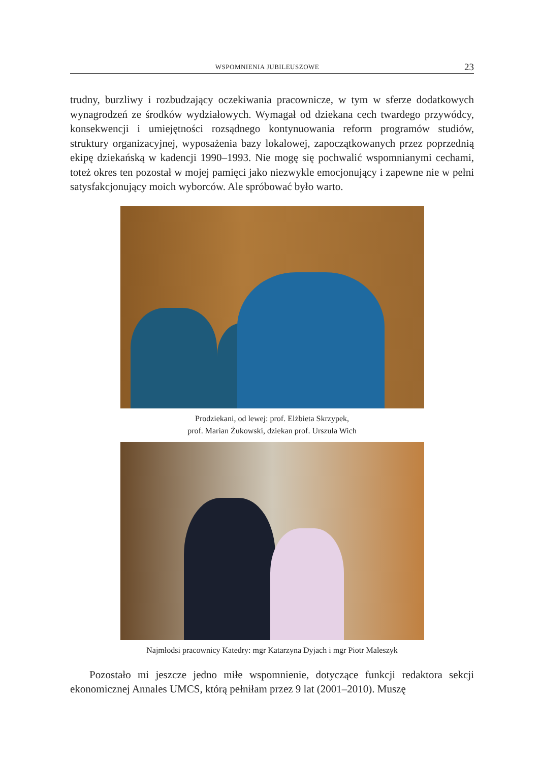WSPOMNIENIA JUBILEUSZOWE 23
trudny, burzliwy i rozbudzający oczekiwania pracownicze, w tym w sferze dodatkowych wynagrodzeń ze środków wydziałowych. Wymagał od dziekana cech twardego przywódcy, konsekwencji i umiejętności rozsądnego kontynuowania reform programów studiów, struktury organizacyjnej, wyposażenia bazy lokalowej, zapoczątkowanych przez poprzednią ekipę dziekańską w kadencji 1990–1993. Nie mogę się pochwalić wspomnianymi cechami, toteż okres ten pozostał w mojej pamięci jako niezwykle emocjonujący i zapewne nie w pełni satysfakcjonujący moich wyborców. Ale spróbować było warto.
Prodziekani, od lewej: prof. Elżbieta Skrzypek,
prof. Marian Żukowski, dziekan prof. Urszula Wich
Najmłodsi pracownicy Katedry: mgr Katarzyna Dyjach i mgr Piotr Maleszyk
Pozostało mi jeszcze jedno miłe wspomnienie, dotyczące funkcji redaktora sekcji ekonomicznej Annales UMCS, którą pełniłam przez 9 lat (2001–2010). Muszę